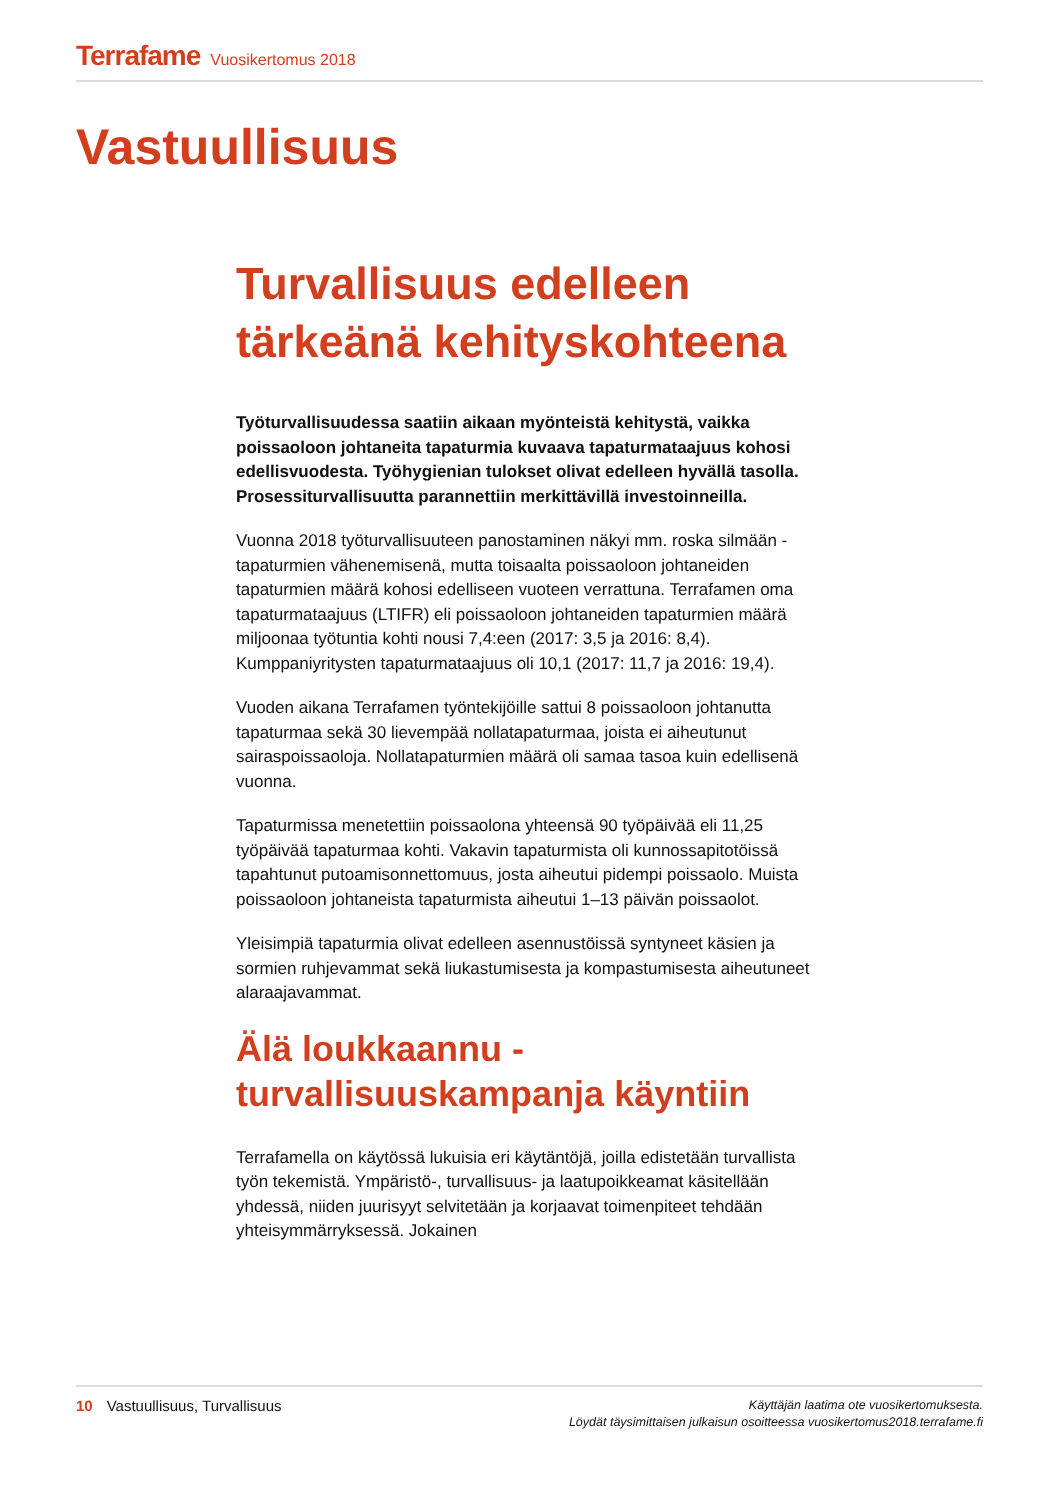Terrafame Vuosikertomus 2018
Vastuullisuus
Turvallisuus edelleen tärkeänä kehityskohteena
Työturvallisuudessa saatiin aikaan myönteistä kehitystä, vaikka poissaoloon johtaneita tapaturmia kuvaava tapaturmataajuus kohosi edellisvuodesta. Työhygienian tulokset olivat edelleen hyvällä tasolla. Prosessiturvallisuutta parannettiin merkittävillä investoinneilla.
Vuonna 2018 työturvallisuuteen panostaminen näkyi mm. roska silmään -tapaturmien vähenemisenä, mutta toisaalta poissaoloon johtaneiden tapaturmien määrä kohosi edelliseen vuoteen verrattuna. Terrafamen oma tapaturmataajuus (LTIFR) eli poissaoloon johtaneiden tapaturmien määrä miljoonaa työtuntia kohti nousi 7,4:een (2017: 3,5 ja 2016: 8,4). Kumppaniyritysten tapaturmataajuus oli 10,1 (2017: 11,7 ja 2016: 19,4).
Vuoden aikana Terrafamen työntekijöille sattui 8 poissaoloon johtanutta tapaturmaa sekä 30 lievempää nollatapaturmaa, joista ei aiheutunut sairaspoissaoloja. Nollatapaturmien määrä oli samaa tasoa kuin edellisenä vuonna.
Tapaturmissa menetettiin poissaolona yhteensä 90 työpäivää eli 11,25 työpäivää tapaturmaa kohti. Vakavin tapaturmista oli kunnossapitotöissä tapahtunut putoamisonnettomuus, josta aiheutui pidempi poissaolo. Muista poissaoloon johtaneista tapaturmista aiheutui 1–13 päivän poissaolot.
Yleisimpiä tapaturmia olivat edelleen asennustöissä syntyneet käsien ja sormien ruhjevammat sekä liukastumisesta ja kompastumisesta aiheutuneet alaraajavammat.
Älä loukkaannu -turvallisuuskampanja käyntiin
Terrafamella on käytössä lukuisia eri käytäntöjä, joilla edistetään turvallista työn tekemistä. Ympäristö-, turvallisuus- ja laatupoikkeamat käsitellään yhdessä, niiden juurisyyt selvitetään ja korjaavat toimenpiteet tehdään yhteisymmärryksessä. Jokainen
10 Vastuullisuus, Turvallisuus
Käyttäjän laatima ote vuosikertomuksesta.
Löydät täysimittaisen julkaisun osoitteessa vuosikertomus2018.terrafame.fi